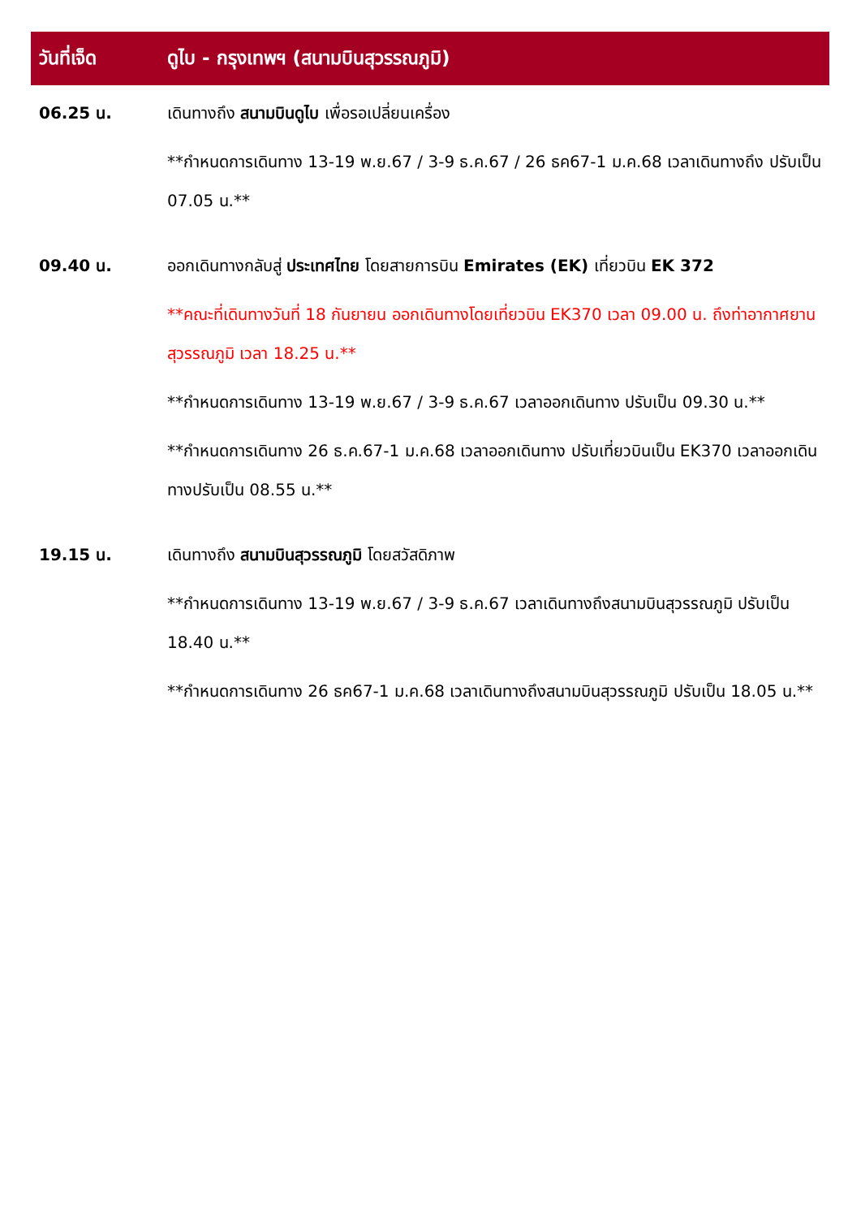| วันที่เจ็ด | ดูไบ - กรุงเทพฯ (สนามบินสุวรรณภูมิ) |
| --- | --- |
| 06.25 น. | เดินทางถึง สนามบินดูไบ เพื่อรอเปลี่ยนเครื่อง **กำหนดการเดินทาง 13-19 พ.ย.67 / 3-9 ธ.ค.67 / 26 ธค67-1 ม.ค.68 เวลาเดินทางถึง ปรับเป็น 07.05 น.** |
| 09.40 น. | ออกเดินทางกลับสู่ ประเทศไทย โดยสายการบิน Emirates (EK) เที่ยวบิน EK 372 **คณะที่เดินทางวันที่ 18 กันยายน ออกเดินทางโดยเที่ยวบิน EK370 เวลา 09.00 น. ถึงท่าอากาศยานสุวรรณภูมิ เวลา 18.25 น.** **กำหนดการเดินทาง 13-19 พ.ย.67 / 3-9 ธ.ค.67 เวลาออกเดินทาง ปรับเป็น 09.30 น.** **กำหนดการเดินทาง 26 ธ.ค.67-1 ม.ค.68 เวลาออกเดินทาง ปรับเที่ยวบินเป็น EK370 เวลาออกเดินทางปรับเป็น 08.55 น.** |
| 19.15 น. | เดินทางถึง สนามบินสุวรรณภูมิ โดยสวัสดิภาพ **กำหนดการเดินทาง 13-19 พ.ย.67 / 3-9 ธ.ค.67 เวลาเดินทางถึงสนามบินสุวรรณภูมิ ปรับเป็น 18.40 น.** **กำหนดการเดินทาง 26 ธค67-1 ม.ค.68 เวลาเดินทางถึงสนามบินสุวรรณภูมิ ปรับเป็น 18.05 น.** |